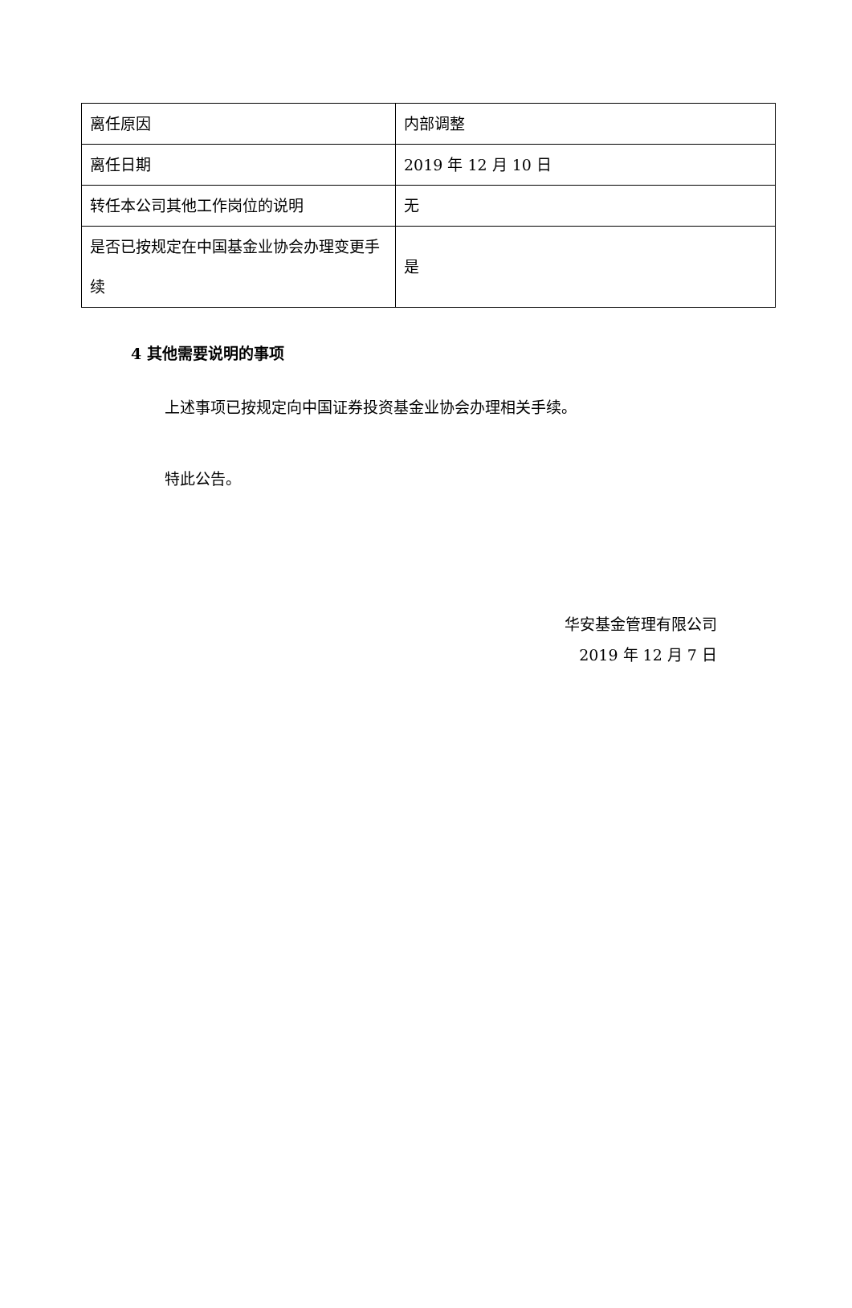| 离任原因 | 内部调整 |
| 离任日期 | 2019 年 12 月 10 日 |
| 转任本公司其他工作岗位的说明 | 无 |
| 是否已按规定在中国基金业协会办理变更手续 | 是 |
4 其他需要说明的事项
上述事项已按规定向中国证券投资基金业协会办理相关手续。
特此公告。
华安基金管理有限公司
2019 年 12 月 7 日